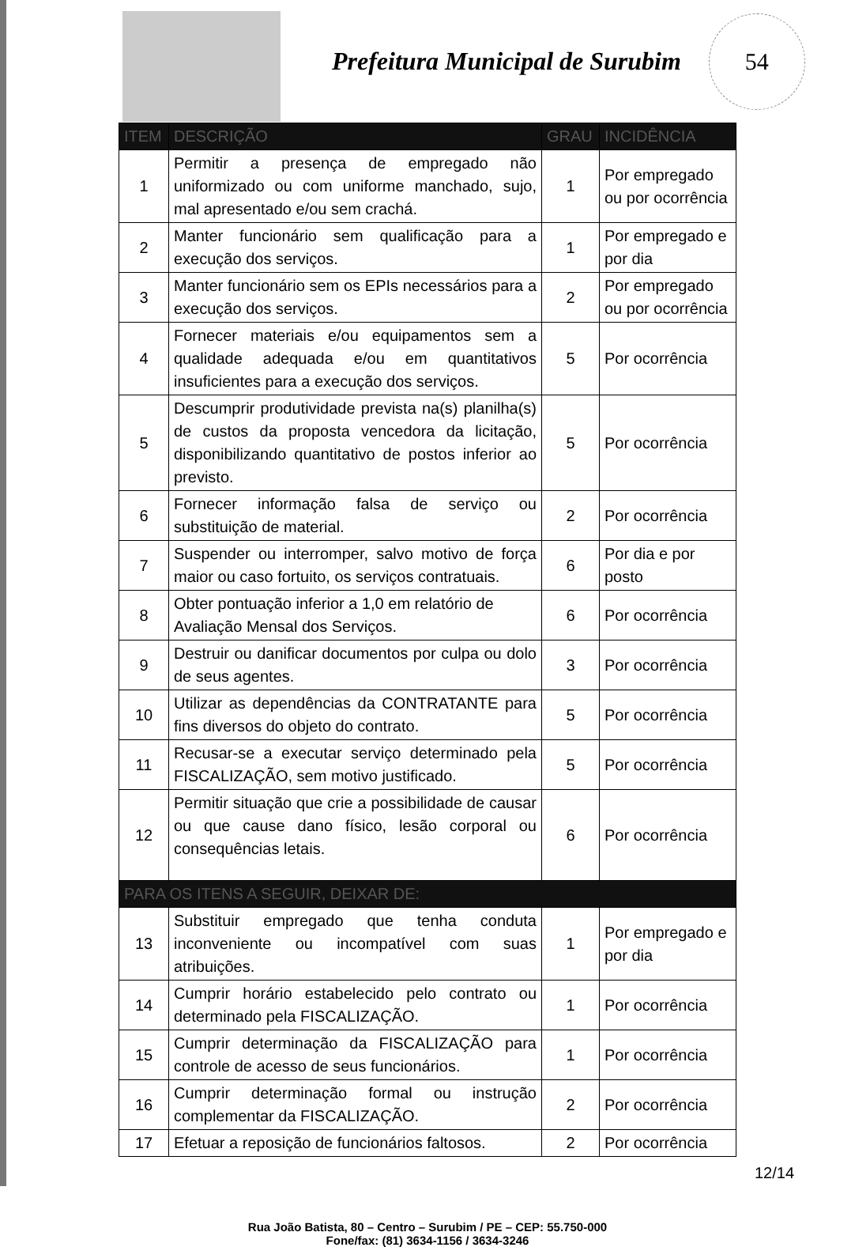Prefeitura Municipal de Surubim
54
| ITEM | DESCRIÇÃO | GRAU | INCIDÊNCIA |
| --- | --- | --- | --- |
| 1 | Permitir a presença de empregado não uniformizado ou com uniforme manchado, sujo, mal apresentado e/ou sem crachá. | 1 | Por empregado ou por ocorrência |
| 2 | Manter funcionário sem qualificação para a execução dos serviços. | 1 | Por empregado e por dia |
| 3 | Manter funcionário sem os EPIs necessários para a execução dos serviços. | 2 | Por empregado ou por ocorrência |
| 4 | Fornecer materiais e/ou equipamentos sem a qualidade adequada e/ou em quantitativos insuficientes para a execução dos serviços. | 5 | Por ocorrência |
| 5 | Descumprir produtividade prevista na(s) planilha(s) de custos da proposta vencedora da licitação, disponibilizando quantitativo de postos inferior ao previsto. | 5 | Por ocorrência |
| 6 | Fornecer informação falsa de serviço ou substituição de material. | 2 | Por ocorrência |
| 7 | Suspender ou interromper, salvo motivo de força maior ou caso fortuito, os serviços contratuais. | 6 | Por dia e por posto |
| 8 | Obter pontuação inferior a 1,0 em relatório de Avaliação Mensal dos Serviços. | 6 | Por ocorrência |
| 9 | Destruir ou danificar documentos por culpa ou dolo de seus agentes. | 3 | Por ocorrência |
| 10 | Utilizar as dependências da CONTRATANTE para fins diversos do objeto do contrato. | 5 | Por ocorrência |
| 11 | Recusar-se a executar serviço determinado pela FISCALIZAÇÃO, sem motivo justificado. | 5 | Por ocorrência |
| 12 | Permitir situação que crie a possibilidade de causar ou que cause dano físico, lesão corporal ou consequências letais. | 6 | Por ocorrência |
| PARA OS ITENS A SEGUIR, DEIXAR DE: | | | |
| 13 | Substituir empregado que tenha conduta inconveniente ou incompatível com suas atribuições. | 1 | Por empregado e por dia |
| 14 | Cumprir horário estabelecido pelo contrato ou determinado pela FISCALIZAÇÃO. | 1 | Por ocorrência |
| 15 | Cumprir determinação da FISCALIZAÇÃO para controle de acesso de seus funcionários. | 1 | Por ocorrência |
| 16 | Cumprir determinação formal ou instrução complementar da FISCALIZAÇÃO. | 2 | Por ocorrência |
| 17 | Efetuar a reposição de funcionários faltosos. | 2 | Por ocorrência |
Rua João Batista, 80 – Centro – Surubim / PE – CEP: 55.750-000
Fone/fax: (81) 3634-1156 / 3634-3246
12/14